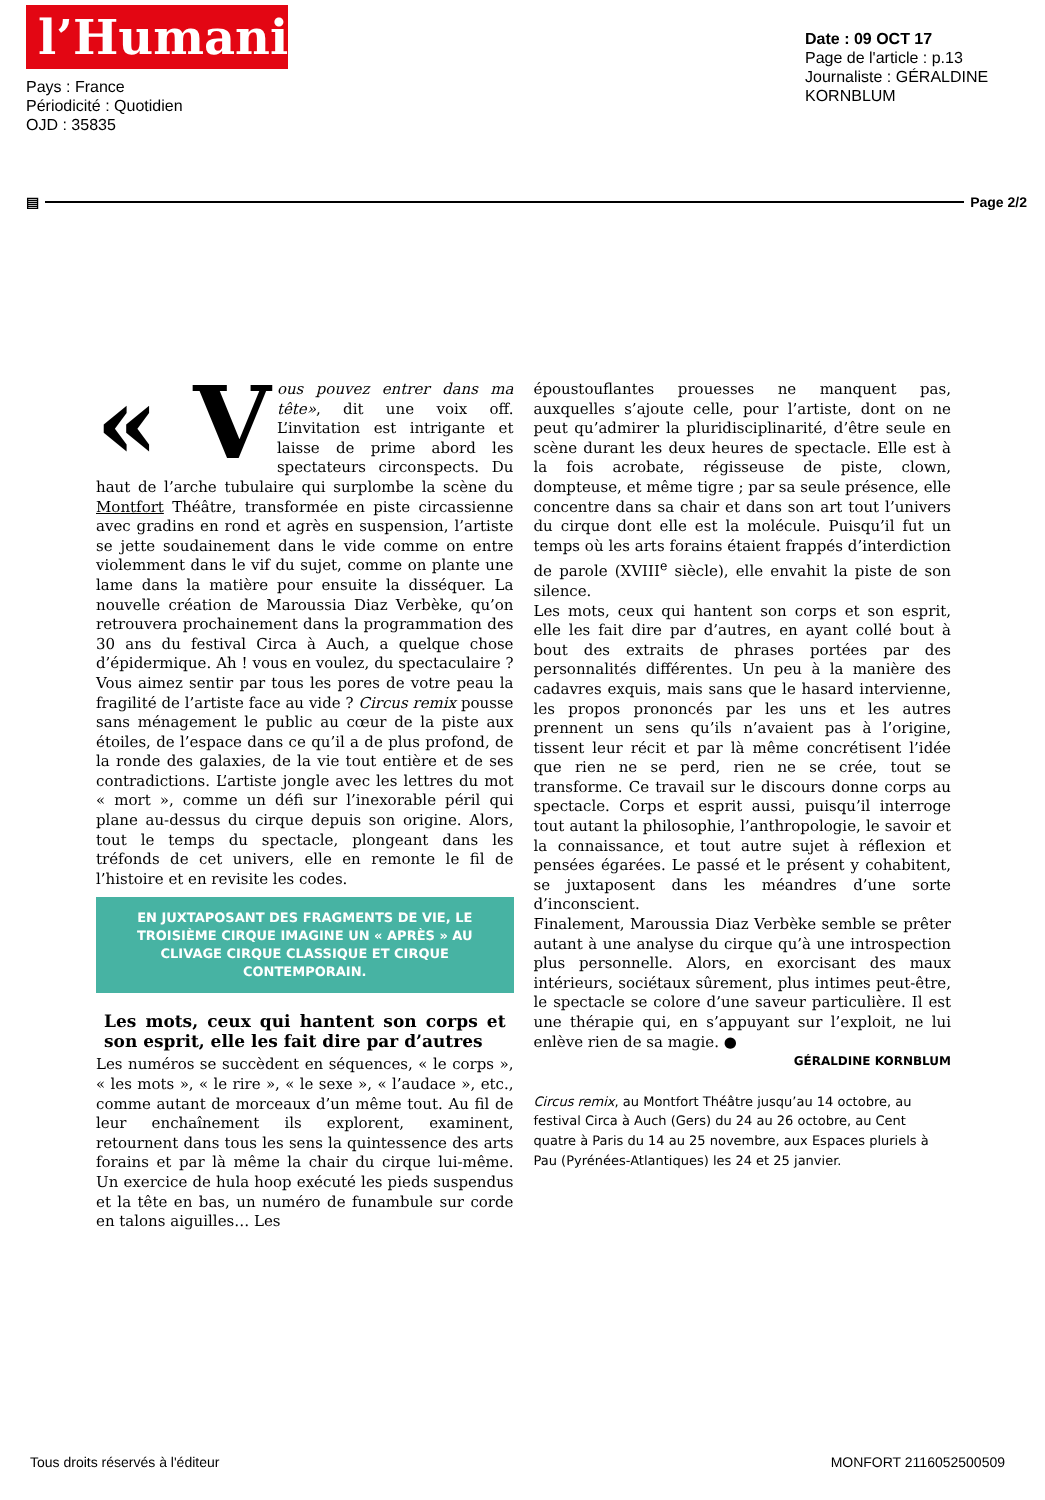l’Humanité
Pays : France
Périodicité : Quotidien
OJD : 35835
Date : 09 OCT 17
Page de l'article : p.13
Journaliste : GÉRALDINE KORNBLUM
▤ Page 2/2
« V ous pouvez entrer dans ma tête», dit une voix off. L’invitation est intrigante et laisse de prime abord les spectateurs circonspects. Du haut de l’arche tubulaire qui surplombe la scène du Montfort Théâtre, transformée en piste circassienne avec gradins en rond et agrès en suspension, l’artiste se jette soudainement dans le vide comme on entre violemment dans le vif du sujet, comme on plante une lame dans la matière pour ensuite la disséquer. La nouvelle création de Maroussia Diaz Verbèke, qu’on retrouvera prochainement dans la programmation des 30 ans du festival Circa à Auch, a quelque chose d’épidermique. Ah ! vous en voulez, du spectaculaire ? Vous aimez sentir par tous les pores de votre peau la fragilité de l’artiste face au vide ? Circus remix pousse sans ménagement le public au cœur de la piste aux étoiles, de l’espace dans ce qu’il a de plus profond, de la ronde des galaxies, de la vie tout entière et de ses contradictions. L’artiste jongle avec les lettres du mot « mort », comme un défi sur l’inexorable péril qui plane au-dessus du cirque depuis son origine. Alors, tout le temps du spectacle, plongeant dans les tréfonds de cet univers, elle en remonte le fil de l’histoire et en revisite les codes.
EN JUXTAPOSANT DES FRAGMENTS DE VIE, LE TROISIÈME CIRQUE IMAGINE UN « APRÈS » AU CLIVAGE CIRQUE CLASSIQUE ET CIRQUE CONTEMPORAIN.
Les mots, ceux qui hantent son corps et son esprit, elle les fait dire par d’autres
Les numéros se succèdent en séquences, « le corps », « les mots », « le rire », « le sexe », « l’audace », etc., comme autant de morceaux d’un même tout. Au fil de leur enchaînement ils explorent, examinent, retournent dans tous les sens la quintessence des arts forains et par là même la chair du cirque lui-même. Un exercice de hula hoop exécuté les pieds suspendus et la tête en bas, un numéro de funambule sur corde en talons aiguilles… Les
époustouflantes prouesses ne manquent pas, auxquelles s’ajoute celle, pour l’artiste, dont on ne peut qu’admirer la pluridisciplinarité, d’être seule en scène durant les deux heures de spectacle. Elle est à la fois acrobate, régisseuse de piste, clown, dompteuse, et même tigre ; par sa seule présence, elle concentre dans sa chair et dans son art tout l’univers du cirque dont elle est la molécule. Puisqu’il fut un temps où les arts forains étaient frappés d’interdiction de parole (XVIII<sup>e</sup> siècle), elle envahit la piste de son silence.
Les mots, ceux qui hantent son corps et son esprit, elle les fait dire par d’autres, en ayant collé bout à bout des extraits de phrases portées par des personnalités différentes. Un peu à la manière des cadavres exquis, mais sans que le hasard intervienne, les propos prononcés par les uns et les autres prennent un sens qu’ils n’avaient pas à l’origine, tissent leur récit et par là même concrétisent l’idée que rien ne se perd, rien ne se crée, tout se transforme. Ce travail sur le discours donne corps au spectacle. Corps et esprit aussi, puisqu’il interroge tout autant la philosophie, l’anthropologie, le savoir et la connaissance, et tout autre sujet à réflexion et pensées égarées. Le passé et le présent y cohabitent, se juxtaposent dans les méandres d’une sorte d’inconscient.
Finalement, Maroussia Diaz Verbèke semble se prêter autant à une analyse du cirque qu’à une introspection plus personnelle. Alors, en exorcisant des maux intérieurs, sociétaux sûrement, plus intimes peut-être, le spectacle se colore d’une saveur particulière. Il est une thérapie qui, en s’appuyant sur l’exploit, ne lui enlève rien de sa magie. ●
GÉRALDINE KORNBLUM
Circus remix, au Montfort Théâtre jusqu’au 14 octobre, au festival Circa à Auch (Gers) du 24 au 26 octobre, au Cent quatre à Paris du 14 au 25 novembre, aux Espaces pluriels à Pau (Pyrénées-Atlantiques) les 24 et 25 janvier.
Tous droits réservés à l'éditeur MONFORT 2116052500509